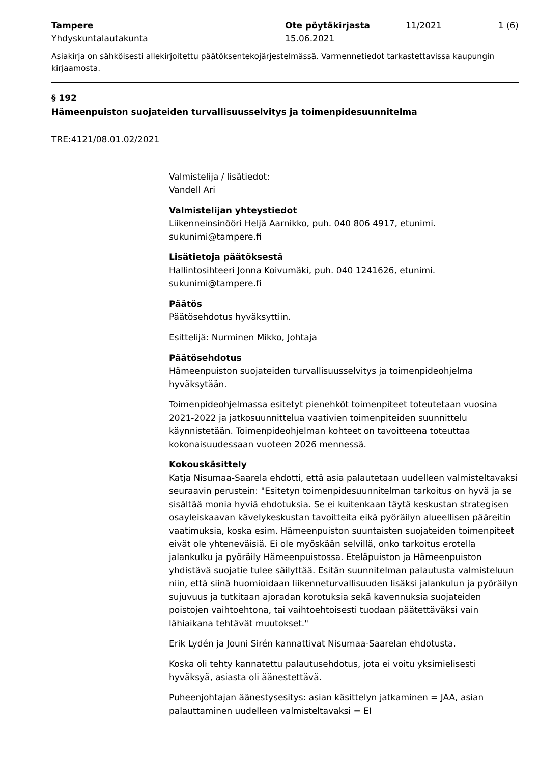Tampere
Yhdyskuntalautakunta
Ote pöytäkirjasta
15.06.2021
11/2021 1 (6)
Asiakirja on sähköisesti allekirjoitettu päätöksentekojärjestelmässä. Varmennetiedot tarkastettavissa kaupungin kirjaamosta.
§ 192
Hämeenpuiston suojateiden turvallisuusselvitys ja toimenpidesuunnitelma
TRE:4121/08.01.02/2021
Valmistelija / lisätiedot:
Vandell Ari
Valmistelijan yhteystiedot
Liikenneinsinööri Heljä Aarnikko, puh. 040 806 4917, etunimi.
sukunimi@tampere.fi
Lisätietoja päätöksestä
Hallintosihteeri Jonna Koivumäki, puh. 040 1241626, etunimi.
sukunimi@tampere.fi
Päätös
Päätösehdotus hyväksyttiin.
Esittelijä: Nurminen Mikko, Johtaja
Päätösehdotus
Hämeenpuiston suojateiden turvallisuusselvitys ja toimenpideohjelma hyväksytään.
Toimenpideohjelmassa esitetyt pienehköt toimenpiteet toteutetaan vuosina 2021-2022 ja jatkosuunnittelua vaativien toimenpiteiden suunnittelu käynnistetään. Toimenpideohjelman kohteet on tavoitteena toteuttaa kokonaisuudessaan vuoteen 2026 mennessä.
Kokouskäsittely
Katja Nisumaa-Saarela ehdotti, että asia palautetaan uudelleen valmisteltavaksi seuraavin perustein: "Esitetyn toimenpidesuunnitelman tarkoitus on hyvä ja se sisältää monia hyviä ehdotuksia. Se ei kuitenkaan täytä keskustan strategisen osayleiskaavan kävelykeskustan tavoitteita eikä pyöräilyn alueellisen pääreitin vaatimuksia, koska esim. Hämeenpuiston suuntaisten suojateiden toimenpiteet eivät ole yhteneväisiä. Ei ole myöskään selvillä, onko tarkoitus erotella jalankulku ja pyöräily Hämeenpuistossa. Eteläpuiston ja Hämeenpuiston yhdistävä suojatie tulee säilyttää. Esitän suunnitelman palautusta valmisteluun niin, että siinä huomioidaan liikenneturvallisuuden lisäksi jalankulun ja pyöräilyn sujuvuus ja tutkitaan ajoradan korotuksia sekä kavennuksia suojateiden poistojen vaihtoehtona, tai vaihtoehtoisesti tuodaan päätettäväksi vain lähiaikana tehtävät muutokset."
Erik Lydén ja Jouni Sirén kannattivat Nisumaa-Saarelan ehdotusta.
Koska oli tehty kannatettu palautusehdotus, jota ei voitu yksimielisesti hyväksyä, asiasta oli äänestettävä.
Puheenjohtajan äänestysesitys: asian käsittelyn jatkaminen = JAA, asian palauttaminen uudelleen valmisteltavaksi = EI